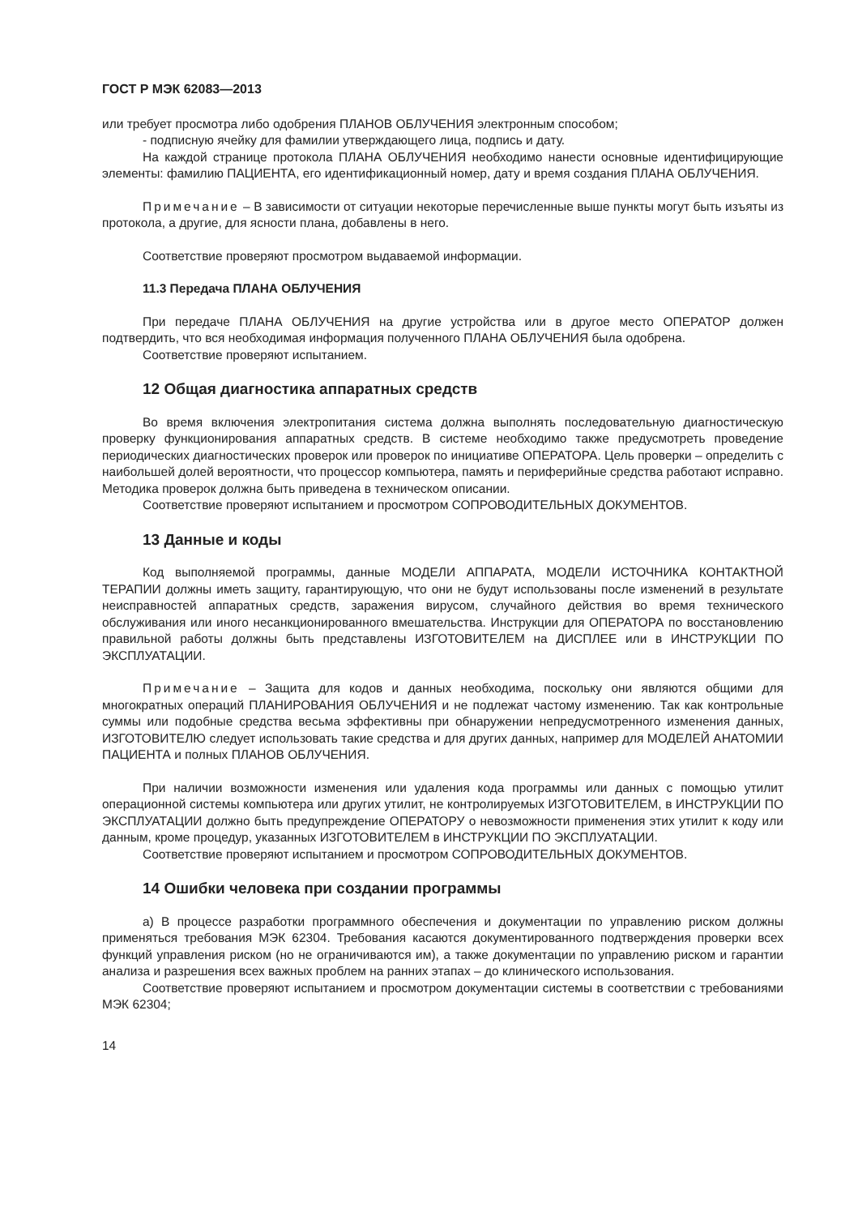ГОСТ Р МЭК 62083—2013
или требует просмотра либо одобрения ПЛАНОВ ОБЛУЧЕНИЯ электронным способом;
- подписную ячейку для фамилии утверждающего лица, подпись и дату.
На каждой странице протокола ПЛАНА ОБЛУЧЕНИЯ необходимо нанести основные идентифицирующие элементы: фамилию ПАЦИЕНТА, его идентификационный номер, дату и время создания ПЛАНА ОБЛУЧЕНИЯ.
Примечание – В зависимости от ситуации некоторые перечисленные выше пункты могут быть изъяты из протокола, а другие, для ясности плана, добавлены в него.
Соответствие проверяют просмотром выдаваемой информации.
11.3 Передача ПЛАНА ОБЛУЧЕНИЯ
При передаче ПЛАНА ОБЛУЧЕНИЯ на другие устройства или в другое место ОПЕРАТОР должен подтвердить, что вся необходимая информация полученного ПЛАНА ОБЛУЧЕНИЯ была одобрена.
Соответствие проверяют испытанием.
12 Общая диагностика аппаратных средств
Во время включения электропитания система должна выполнять последовательную диагностическую проверку функционирования аппаратных средств. В системе необходимо также предусмотреть проведение периодических диагностических проверок или проверок по инициативе ОПЕРАТОРА. Цель проверки – определить с наибольшей долей вероятности, что процессор компьютера, память и периферийные средства работают исправно. Методика проверок должна быть приведена в техническом описании.
Соответствие проверяют испытанием и просмотром СОПРОВОДИТЕЛЬНЫХ ДОКУМЕНТОВ.
13 Данные и коды
Код выполняемой программы, данные МОДЕЛИ АППАРАТА, МОДЕЛИ ИСТОЧНИКА КОНТАКТНОЙ ТЕРАПИИ должны иметь защиту, гарантирующую, что они не будут использованы после изменений в результате неисправностей аппаратных средств, заражения вирусом, случайного действия во время технического обслуживания или иного несанкционированного вмешательства. Инструкции для ОПЕРАТОРА по восстановлению правильной работы должны быть представлены ИЗГОТОВИТЕЛЕМ на ДИСПЛЕЕ или в ИНСТРУКЦИИ ПО ЭКСПЛУАТАЦИИ.
Примечание – Защита для кодов и данных необходима, поскольку они являются общими для многократных операций ПЛАНИРОВАНИЯ ОБЛУЧЕНИЯ и не подлежат частому изменению. Так как контрольные суммы или подобные средства весьма эффективны при обнаружении непредусмотренного изменения данных, ИЗГОТОВИТЕЛЮ следует использовать такие средства и для других данных, например для МОДЕЛЕЙ АНАТОМИИ ПАЦИЕНТА и полных ПЛАНОВ ОБЛУЧЕНИЯ.
При наличии возможности изменения или удаления кода программы или данных с помощью утилит операционной системы компьютера или других утилит, не контролируемых ИЗГОТОВИТЕЛЕМ, в ИНСТРУКЦИИ ПО ЭКСПЛУАТАЦИИ должно быть предупреждение ОПЕРАТОРУ о невозможности применения этих утилит к коду или данным, кроме процедур, указанных ИЗГОТОВИТЕЛЕМ в ИНСТРУКЦИИ ПО ЭКСПЛУАТАЦИИ.
Соответствие проверяют испытанием и просмотром СОПРОВОДИТЕЛЬНЫХ ДОКУМЕНТОВ.
14 Ошибки человека при создании программы
а) В процессе разработки программного обеспечения и документации по управлению риском должны применяться требования МЭК 62304. Требования касаются документированного подтверждения проверки всех функций управления риском (но не ограничиваются им), а также документации по управлению риском и гарантии анализа и разрешения всех важных проблем на ранних этапах – до клинического использования.
Соответствие проверяют испытанием и просмотром документации системы в соответствии с требованиями МЭК 62304;
14